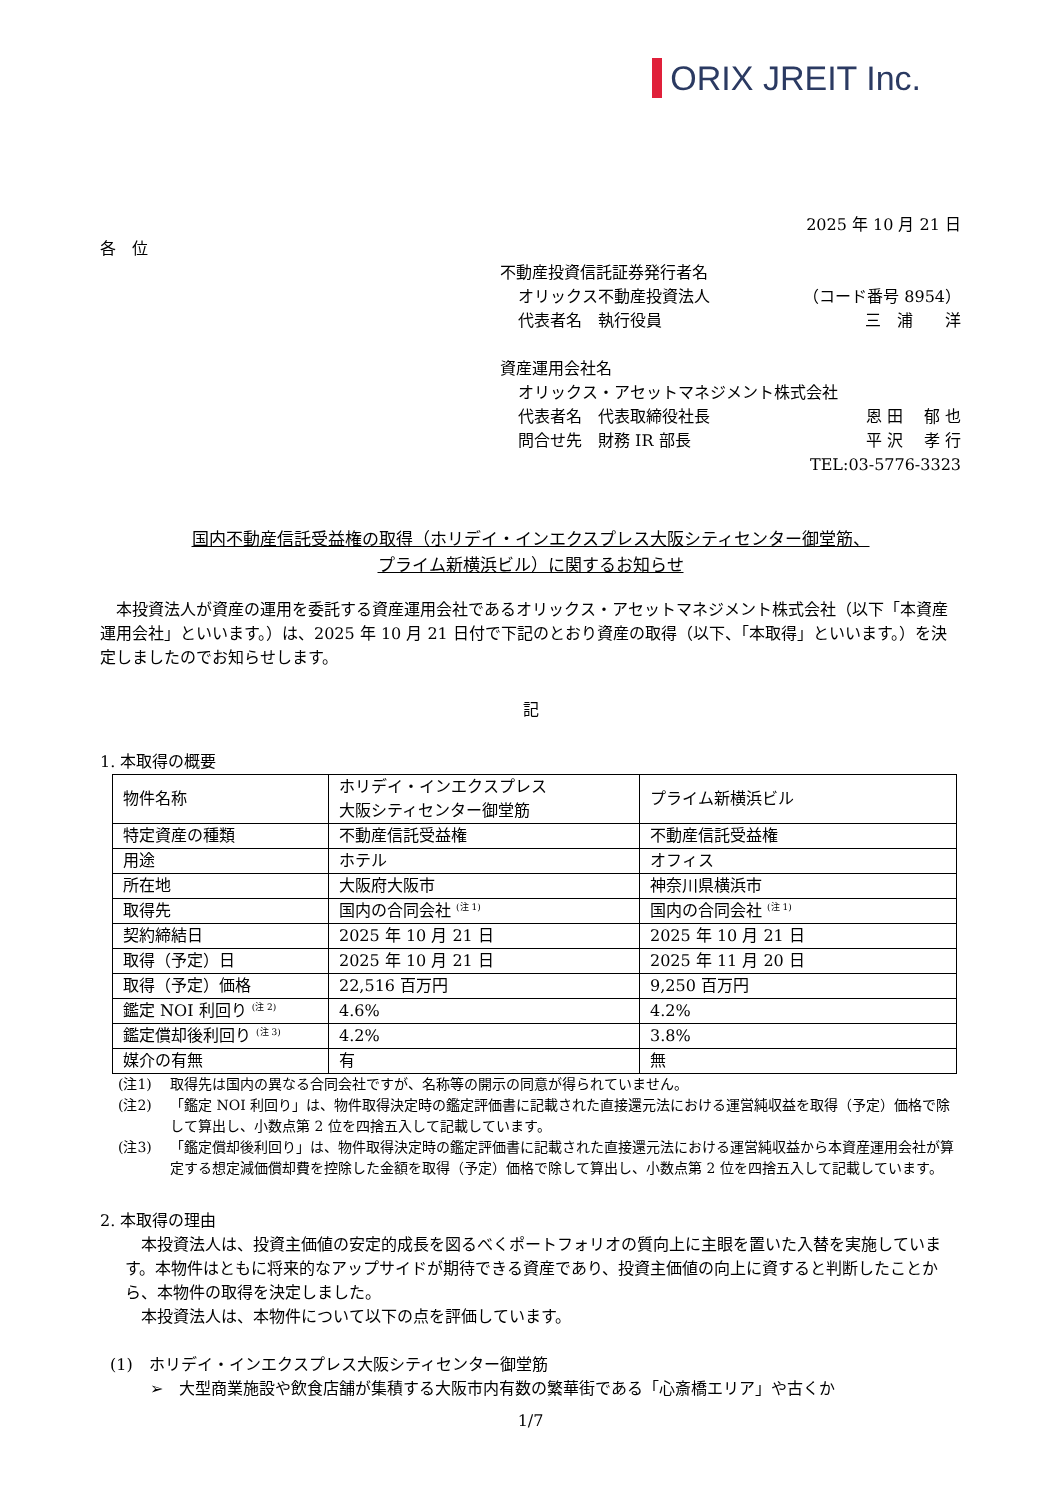ORIX JREIT Inc.
2025 年 10 月 21 日
各　位
不動産投資信託証券発行者名
オリックス不動産投資法人 （コード番号 8954）
代表者名　執行役員 三　浦　　洋
資産運用会社名
オリックス・アセットマネジメント株式会社
代表者名　代表取締役社長 恩 田　 郁 也
問合せ先　財務 IR 部長 平 沢　 孝 行
TEL:03-5776-3323
国内不動産信託受益権の取得（ホリデイ・インエクスプレス大阪シティセンター御堂筋、
プライム新横浜ビル）に関するお知らせ
　本投資法人が資産の運用を委託する資産運用会社であるオリックス・アセットマネジメント株式会社（以下「本資産運用会社」といいます。）は、2025 年 10 月 21 日付で下記のとおり資産の取得（以下、「本取得」といいます。）を決定しましたのでお知らせします。
記
1. 本取得の概要
| 物件名称 | ホリデイ・インエクスプレス 大阪シティセンター御堂筋 | プライム新横浜ビル |
| 特定資産の種類 | 不動産信託受益権 | 不動産信託受益権 |
| 用途 | ホテル | オフィス |
| 所在地 | 大阪府大阪市 | 神奈川県横浜市 |
| 取得先 | 国内の合同会社 <sup>(注 1)</sup> | 国内の合同会社 <sup>(注 1)</sup> |
| 契約締結日 | 2025 年 10 月 21 日 | 2025 年 10 月 21 日 |
| 取得（予定）日 | 2025 年 10 月 21 日 | 2025 年 11 月 20 日 |
| 取得（予定）価格 | 22,516 百万円 | 9,250 百万円 |
| 鑑定 NOI 利回り <sup>(注 2)</sup> | 4.6% | 4.2% |
| 鑑定償却後利回り <sup>(注 3)</sup> | 4.2% | 3.8% |
| 媒介の有無 | 有 | 無 |
(注1) 取得先は国内の異なる合同会社ですが、名称等の開示の同意が得られていません。
(注2) 「鑑定 NOI 利回り」は、物件取得決定時の鑑定評価書に記載された直接還元法における運営純収益を取得（予定）価格で除して算出し、小数点第 2 位を四捨五入して記載しています。
(注3) 「鑑定償却後利回り」は、物件取得決定時の鑑定評価書に記載された直接還元法における運営純収益から本資産運用会社が算定する想定減価償却費を控除した金額を取得（予定）価格で除して算出し、小数点第 2 位を四捨五入して記載しています。
2. 本取得の理由
　本投資法人は、投資主価値の安定的成長を図るべくポートフォリオの質向上に主眼を置いた入替を実施しています。本物件はともに将来的なアップサイドが期待できる資産であり、投資主価値の向上に資すると判断したことから、本物件の取得を決定しました。
　本投資法人は、本物件について以下の点を評価しています。
(1)　ホリデイ・インエクスプレス大阪シティセンター御堂筋
➢　大型商業施設や飲食店舗が集積する大阪市内有数の繁華街である「心斎橋エリア」や古くか
1/7